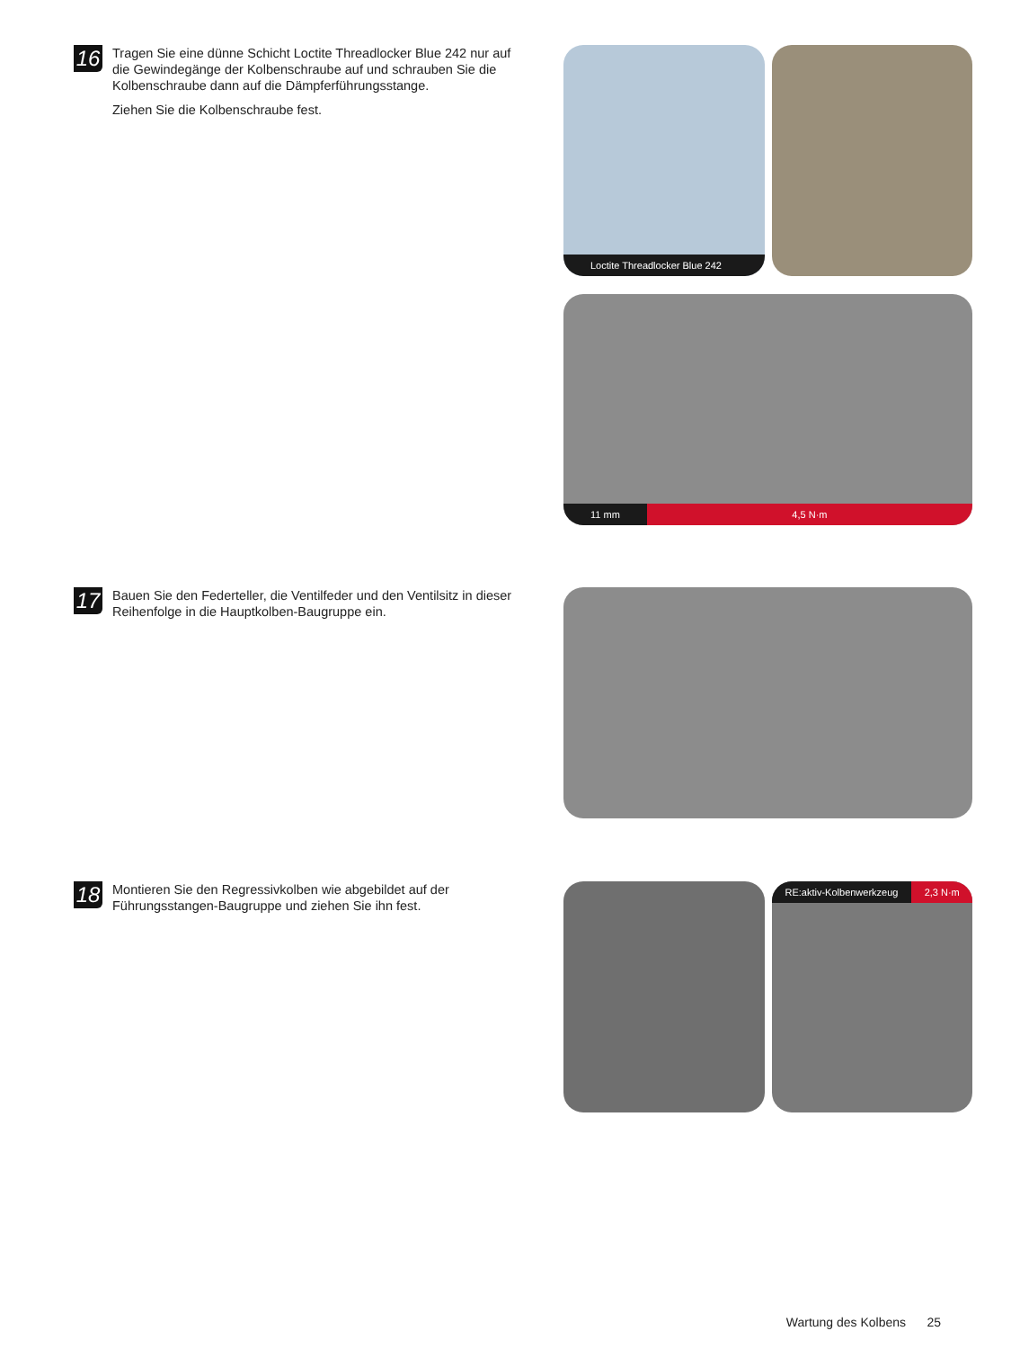16
Tragen Sie eine dünne Schicht Loctite Threadlocker Blue 242 nur auf die Gewindegänge der Kolbenschraube auf und schrauben Sie die Kolbenschraube dann auf die Dämpferführungsstange.
Ziehen Sie die Kolbenschraube fest.
Loctite Threadlocker Blue 242
11 mm 4,5 N·m
17
Bauen Sie den Federteller, die Ventilfeder und den Ventilsitz in dieser Reihenfolge in die Hauptkolben-Baugruppe ein.
18
Montieren Sie den Regressivkolben wie abgebildet auf der Führungsstangen-Baugruppe und ziehen Sie ihn fest.
RE:aktiv-Kolbenwerkzeug 2,3 N·m
Wartung des Kolbens 25